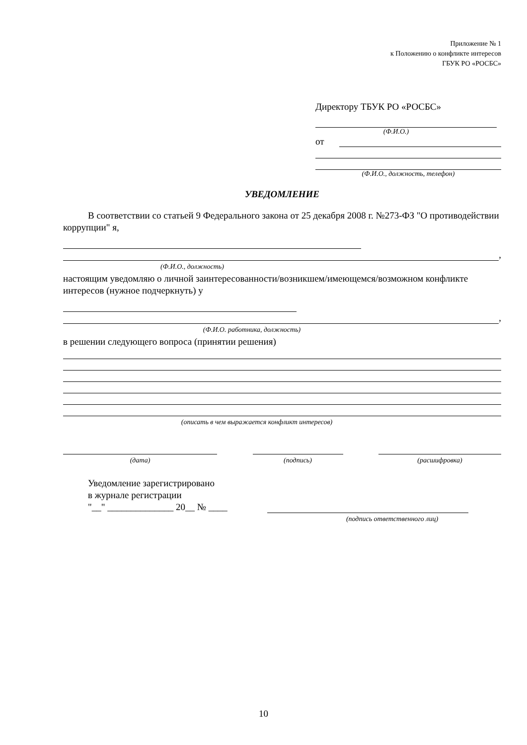Приложение № 1
к Положению о конфликте интересов
ГБУК РО «РОСБС»
Директору ТБУК РО «РОСБС»
(Ф.И.О.)
от
(Ф.И.О., должность, телефон)
УВЕДОМЛЕНИЕ
В соответствии со статьей 9 Федерального закона от 25 декабря 2008 г. №273-ФЗ "О противодействии коррупции" я,
,
(Ф.И.О., должность)
настоящим уведомляю о личной заинтересованности/возникшем/имеющемся/возможном конфликте интересов (нужное подчеркнуть) у
,
(Ф.И.О. работника, должность)
в решении следующего вопроса (принятии решения)
(описать в чем выражается конфликт интересов)
(дата)
(подпись)
(расшифровка)
Уведомление зарегистрировано
в журнале регистрации
"__" ______________ 20__ № ____
(подпись ответственного лиц)
10